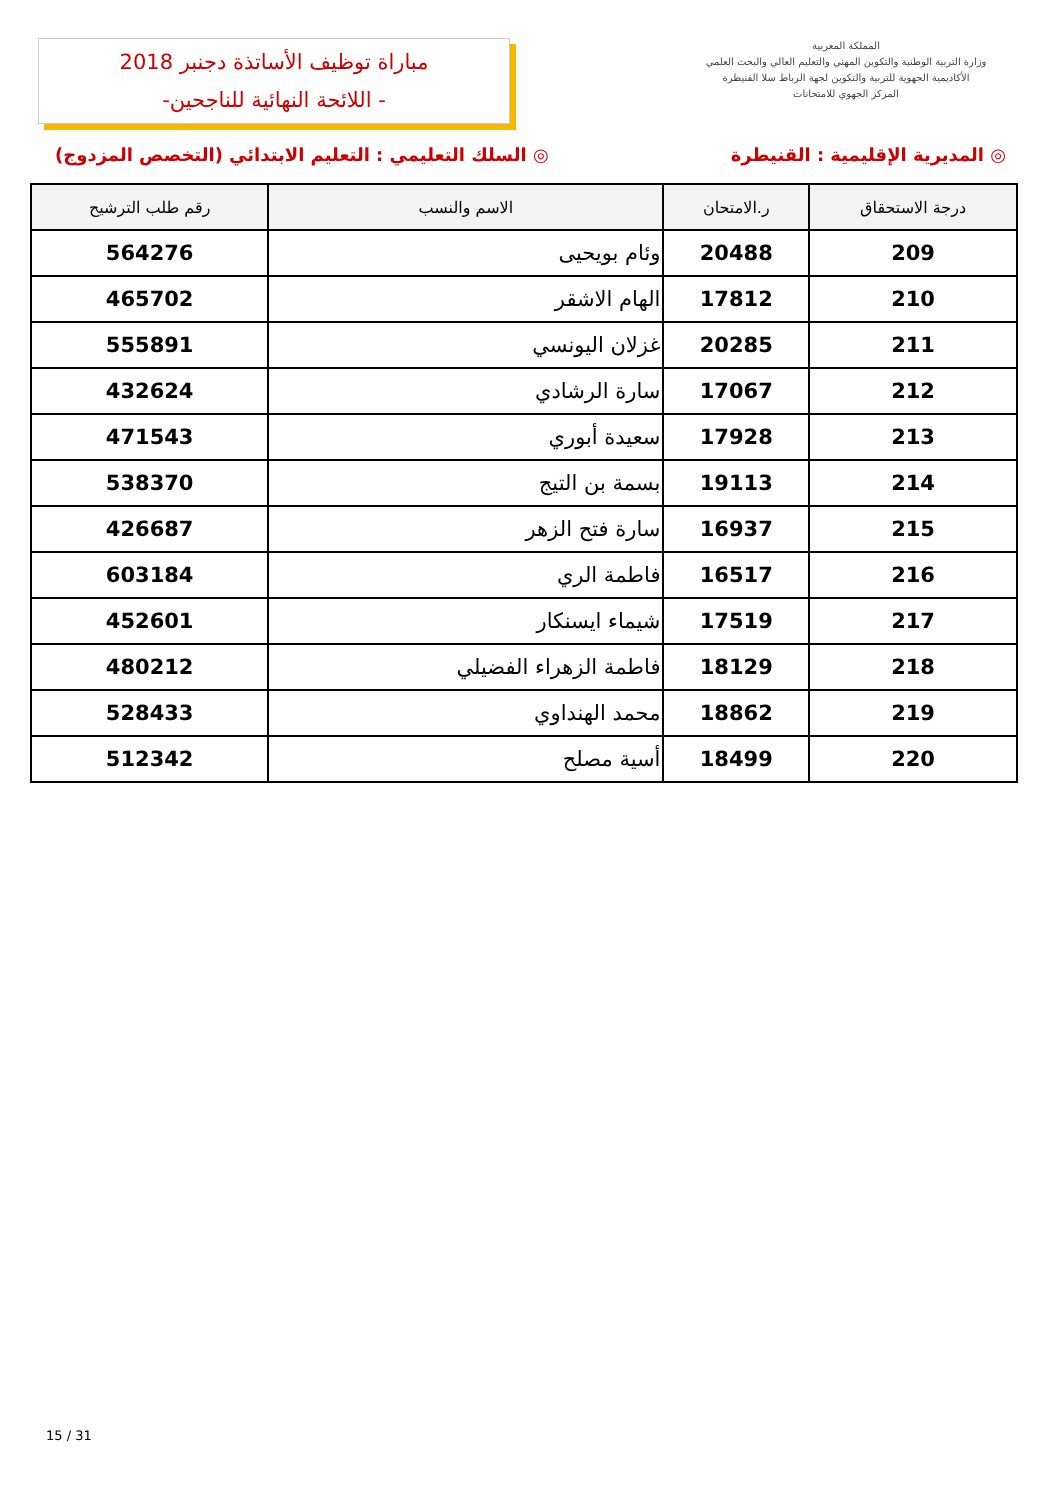مباراة توظيف الأساتذة دجنبر 2018
- اللائحة النهائية للناجحين-
المملكة المغربية
وزارة التربية الوطنية والتكوين المهني والتعليم العالي والبحث العلمي
الأكاديمية الجهوية للتربية والتكوين لجهة الرباط سلا القنيطرة
المركز الجهوي للامتحانات
◎ المديرية الإقليمية : القنيطرة ◎ السلك التعليمي : التعليم الابتدائي (التخصص المزدوج)
| درجة الاستحقاق | ر.الامتحان | الاسم والنسب | رقم طلب الترشيح |
| --- | --- | --- | --- |
| 209 | 20488 | وئام بويحيى | 564276 |
| 210 | 17812 | الهام الاشقر | 465702 |
| 211 | 20285 | غزلان اليونسي | 555891 |
| 212 | 17067 | سارة الرشادي | 432624 |
| 213 | 17928 | سعيدة أبوري | 471543 |
| 214 | 19113 | بسمة بن التيج | 538370 |
| 215 | 16937 | سارة فتح الزهر | 426687 |
| 216 | 16517 | فاطمة الري | 603184 |
| 217 | 17519 | شيماء ايسنكار | 452601 |
| 218 | 18129 | فاطمة الزهراء الفضيلي | 480212 |
| 219 | 18862 | محمد الهنداوي | 528433 |
| 220 | 18499 | أسية مصلح | 512342 |
15 / 31